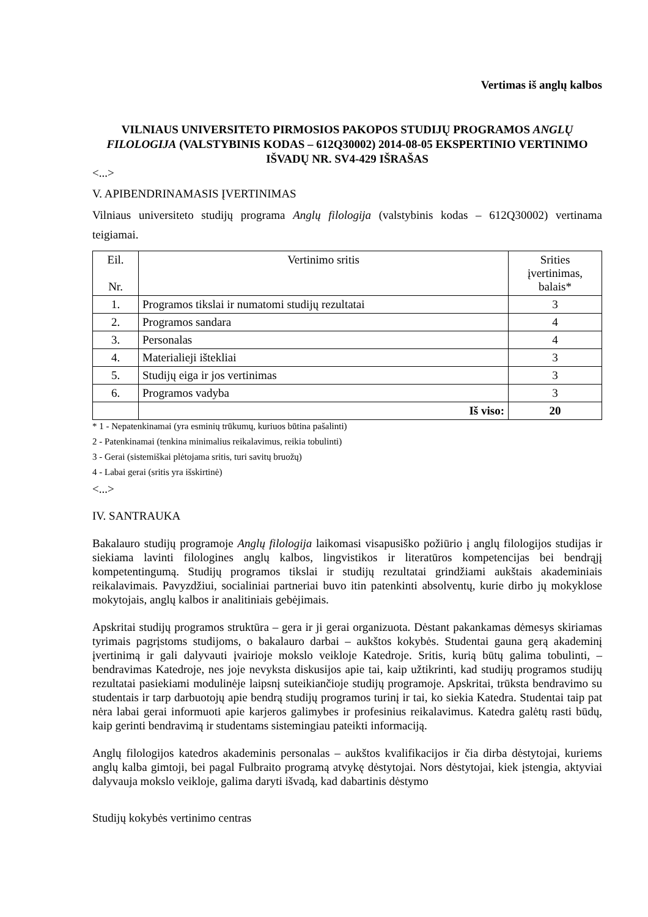Vertimas iš anglų kalbos
VILNIAUS UNIVERSITETO PIRMOSIOS PAKOPOS STUDIJŲ PROGRAMOS ANGLŲ FILOLOGIJA (VALSTYBINIS KODAS – 612Q30002) 2014-08-05 EKSPERTINIO VERTINIMO IŠVADŲ NR. SV4-429 IŠRAŠAS
<...>
V. APIBENDRINAMASIS ĮVERTINIMAS
Vilniaus universiteto studijų programa Anglų filologija (valstybinis kodas – 612Q30002) vertinama teigiamai.
| Eil. Nr. | Vertinimo sritis | Srities įvertinimas, balais* |
| 1. | Programos tikslai ir numatomi studijų rezultatai | 3 |
| 2. | Programos sandara | 4 |
| 3. | Personalas | 4 |
| 4. | Materialieji ištekliai | 3 |
| 5. | Studijų eiga ir jos vertinimas | 3 |
| 6. | Programos vadyba | 3 |
| | Iš viso: | 20 |
* 1 - Nepatenkinamai (yra esminių trūkumų, kuriuos būtina pašalinti)
2 - Patenkinamai (tenkina minimalius reikalavimus, reikia tobulinti)
3 - Gerai (sistemiškai plėtojama sritis, turi savitų bruožų)
4 - Labai gerai (sritis yra išskirtinė)
<...>
IV. SANTRAUKA
Bakalauro studijų programoje Anglų filologija laikomasi visapusiško požiūrio į anglų filologijos studijas ir siekiama lavinti filologines anglų kalbos, lingvistikos ir literatūros kompetencijas bei bendrąjį kompetentingumą. Studijų programos tikslai ir studijų rezultatai grindžiami aukštais akademiniais reikalavimais. Pavyzdžiui, socialiniai partneriai buvo itin patenkinti absolventų, kurie dirbo jų mokyklose mokytojais, anglų kalbos ir analitiniais gebėjimais.
Apskritai studijų programos struktūra – gera ir ji gerai organizuota. Dėstant pakankamas dėmesys skiriamas tyrimais pagrįstoms studijoms, o bakalauro darbai – aukštos kokybės. Studentai gauna gerą akademinį įvertinimą ir gali dalyvauti įvairioje mokslo veikloje Katedroje. Sritis, kurią būtų galima tobulinti, – bendravimas Katedroje, nes joje nevyksta diskusijos apie tai, kaip užtikrinti, kad studijų programos studijų rezultatai pasiekiami modulinėje laipsnį suteikiančioje studijų programoje. Apskritai, trūksta bendravimo su studentais ir tarp darbuotojų apie bendrą studijų programos turinį ir tai, ko siekia Katedra. Studentai taip pat nėra labai gerai informuoti apie karjeros galimybes ir profesinius reikalavimus. Katedra galėtų rasti būdų, kaip gerinti bendravimą ir studentams sistemingiau pateikti informaciją.
Anglų filologijos katedros akademinis personalas – aukštos kvalifikacijos ir čia dirba dėstytojai, kuriems anglų kalba gimtoji, bei pagal Fulbraito programą atvykę dėstytojai. Nors dėstytojai, kiek įstengia, aktyviai dalyvauja mokslo veikloje, galima daryti išvadą, kad dabartinis dėstymo
Studijų kokybės vertinimo centras